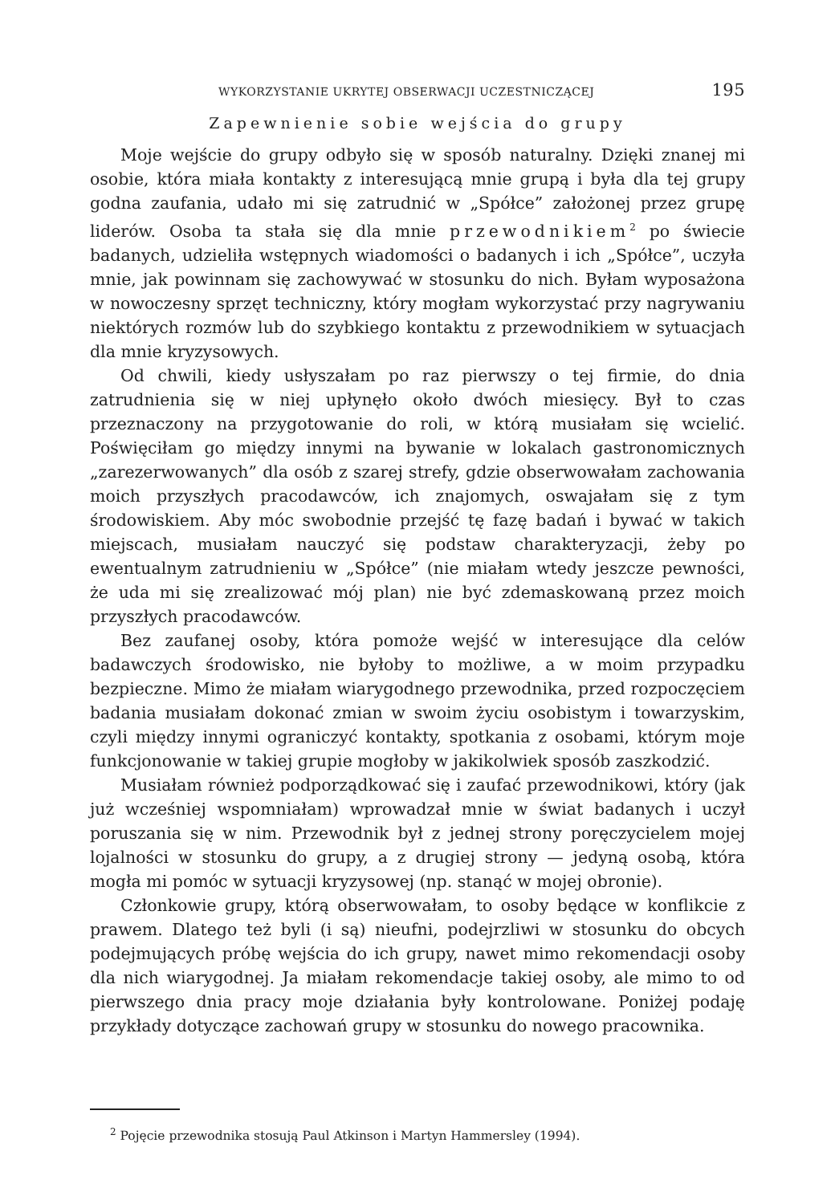WYKORZYSTANIE UKRYTEJ OBSERWACJI UCZESTNICZĄCEJ 195
Zapewnienie sobie wejścia do grupy
Moje wejście do grupy odbyło się w sposób naturalny. Dzięki znanej mi osobie, która miała kontakty z interesującą mnie grupą i była dla tej grupy godna zaufania, udało mi się zatrudnić w „Spółce” założonej przez grupę liderów. Osoba ta stała się dla mnie przewodnikiem<sup>2</sup> po świecie badanych, udzieliła wstępnych wiadomości o badanych i ich „Spółce”, uczyła mnie, jak powinnam się zachowywać w stosunku do nich. Byłam wyposażona w nowoczesny sprzęt techniczny, który mogłam wykorzystać przy nagrywaniu niektórych rozmów lub do szybkiego kontaktu z przewodnikiem w sytuacjach dla mnie kryzysowych.
Od chwili, kiedy usłyszałam po raz pierwszy o tej firmie, do dnia zatrudnienia się w niej upłynęło około dwóch miesięcy. Był to czas przeznaczony na przygotowanie do roli, w którą musiałam się wcielić. Poświęciłam go między innymi na bywanie w lokalach gastronomicznych „zarezerwowanych” dla osób z szarej strefy, gdzie obserwowałam zachowania moich przyszłych pracodawców, ich znajomych, oswajałam się z tym środowiskiem. Aby móc swobodnie przejść tę fazę badań i bywać w takich miejscach, musiałam nauczyć się podstaw charakteryzacji, żeby po ewentualnym zatrudnieniu w „Spółce” (nie miałam wtedy jeszcze pewności, że uda mi się zrealizować mój plan) nie być zdemaskowaną przez moich przyszłych pracodawców.
Bez zaufanej osoby, która pomoże wejść w interesujące dla celów badawczych środowisko, nie byłoby to możliwe, a w moim przypadku bezpieczne. Mimo że miałam wiarygodnego przewodnika, przed rozpoczęciem badania musiałam dokonać zmian w swoim życiu osobistym i towarzyskim, czyli między innymi ograniczyć kontakty, spotkania z osobami, którym moje funkcjonowanie w takiej grupie mogłoby w jakikolwiek sposób zaszkodzić.
Musiałam również podporządkować się i zaufać przewodnikowi, który (jak już wcześniej wspomniałam) wprowadzał mnie w świat badanych i uczył poruszania się w nim. Przewodnik był z jednej strony poręczycielem mojej lojalności w stosunku do grupy, a z drugiej strony — jedyną osobą, która mogła mi pomóc w sytuacji kryzysowej (np. stanąć w mojej obronie).
Członkowie grupy, którą obserwowałam, to osoby będące w konflikcie z prawem. Dlatego też byli (i są) nieufni, podejrzliwi w stosunku do obcych podejmujących próbę wejścia do ich grupy, nawet mimo rekomendacji osoby dla nich wiarygodnej. Ja miałam rekomendacje takiej osoby, ale mimo to od pierwszego dnia pracy moje działania były kontrolowane. Poniżej podaję przykłady dotyczące zachowań grupy w stosunku do nowego pracownika.
<sup>2</sup> Pojęcie przewodnika stosują Paul Atkinson i Martyn Hammersley (1994).